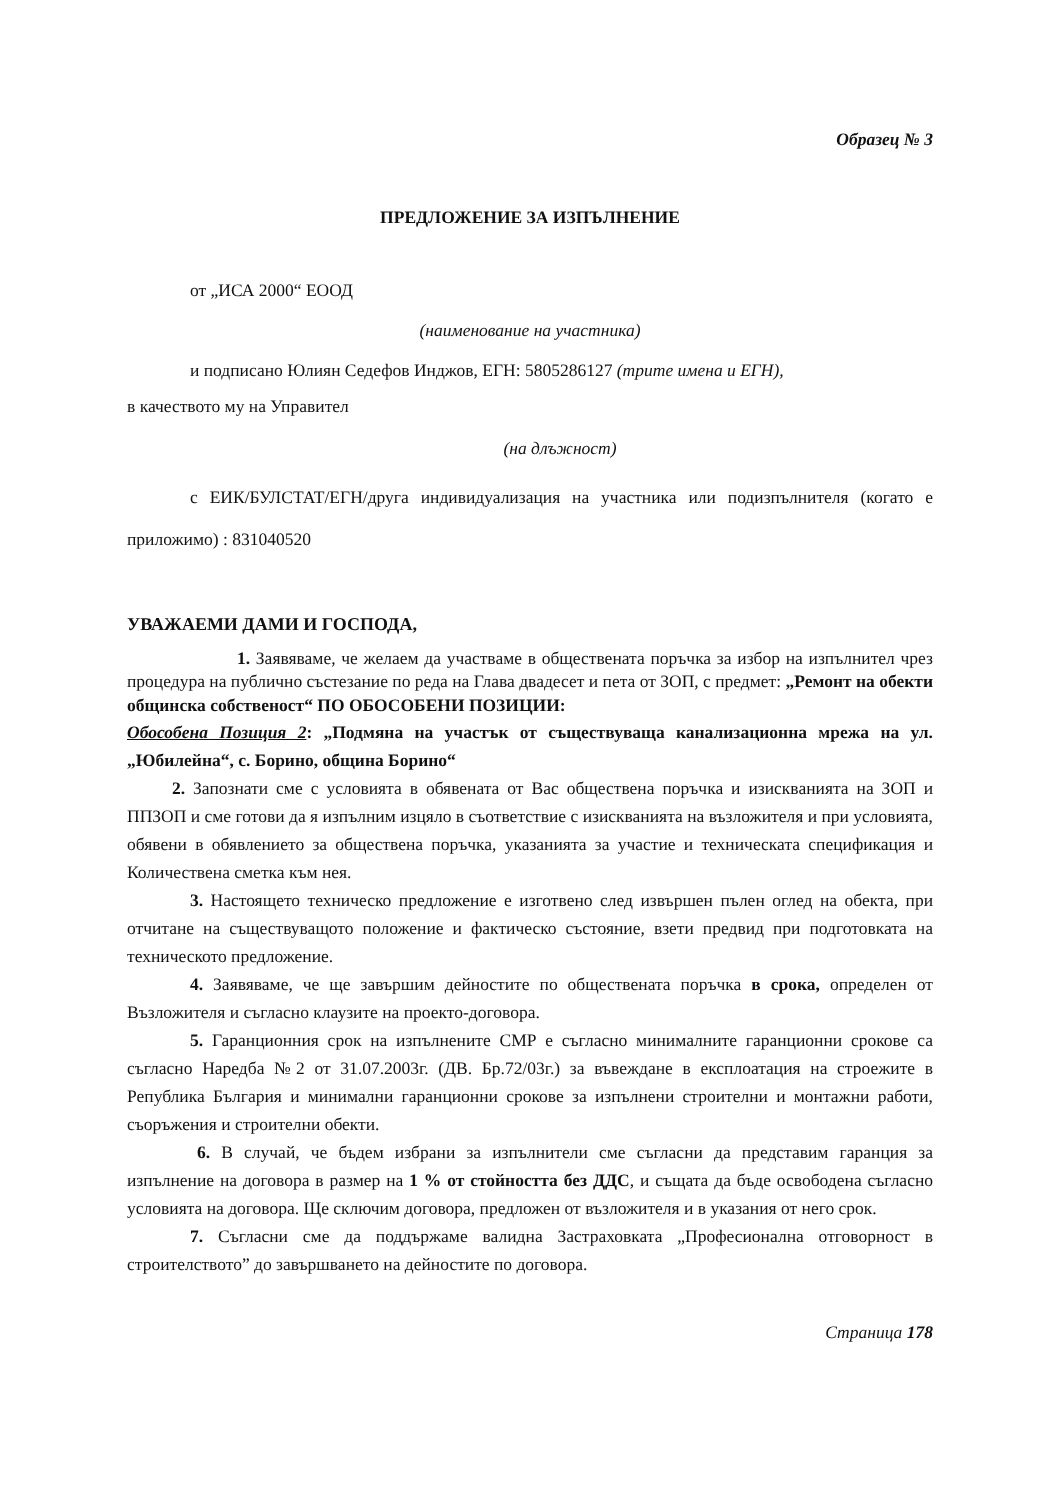Образец № 3
ПРЕДЛОЖЕНИЕ ЗА ИЗПЪЛНЕНИЕ
от „ИСА 2000“ ЕООД
(наименование на участника)
и подписано Юлиян Седефов Инджов, ЕГН: 5805286127 (трите имена и ЕГН),
в качеството му на Управител
(на длъжност)
с ЕИК/БУЛСТАТ/ЕГН/друга индивидуализация на участника или подизпълнителя (когато е приложимо) : 831040520
УВАЖАЕМИ ДАМИ И ГОСПОДА,
1. Заявяваме, че желаем да участваме в обществената поръчка за избор на изпълнител чрез процедура на публично състезание по реда на Глава двадесет и пета от ЗОП, с предмет: „Ремонт на обекти общинска собственост“ ПО ОБОСОБЕНИ ПОЗИЦИИ:
Обособена Позиция 2: „Подмяна на участък от съществуваща канализационна мрежа на ул. „Юбилейна“, с. Борино, община Борино“
2. Запознати сме с условията в обявената от Вас обществена поръчка и изискванията на ЗОП и ППЗОП и сме готови да я изпълним изцяло в съответствие с изискванията на възложителя и при условията, обявени в обявлението за обществена поръчка, указанията за участие и техническата спецификация и Количествена сметка към нея.
3. Настоящето техническо предложение е изготвено след извършен пълен оглед на обекта, при отчитане на съществуващото положение и фактическо състояние, взети предвид при подготовката на техническото предложение.
4. Заявяваме, че ще завършим дейностите по обществената поръчка в срока, определен от Възложителя и съгласно клаузите на проекто-договора.
5. Гаранционния срок на изпълнените СМР е съгласно минималните гаранционни срокове са съгласно Наредба №2 от 31.07.2003г. (ДВ. Бр.72/03г.) за въвеждане в експлоатация на строежите в Република България и минимални гаранционни срокове за изпълнени строителни и монтажни работи, съоръжения и строителни обекти.
6. В случай, че бъдем избрани за изпълнители сме съгласни да представим гаранция за изпълнение на договора в размер на 1 % от стойността без ДДС, и същата да бъде освободена съгласно условията на договора. Ще сключим договора, предложен от възложителя и в указания от него срок.
7. Съгласни сме да поддържаме валидна Застраховката „Професионална отговорност в строителството” до завършването на дейностите по договора.
Страница 178